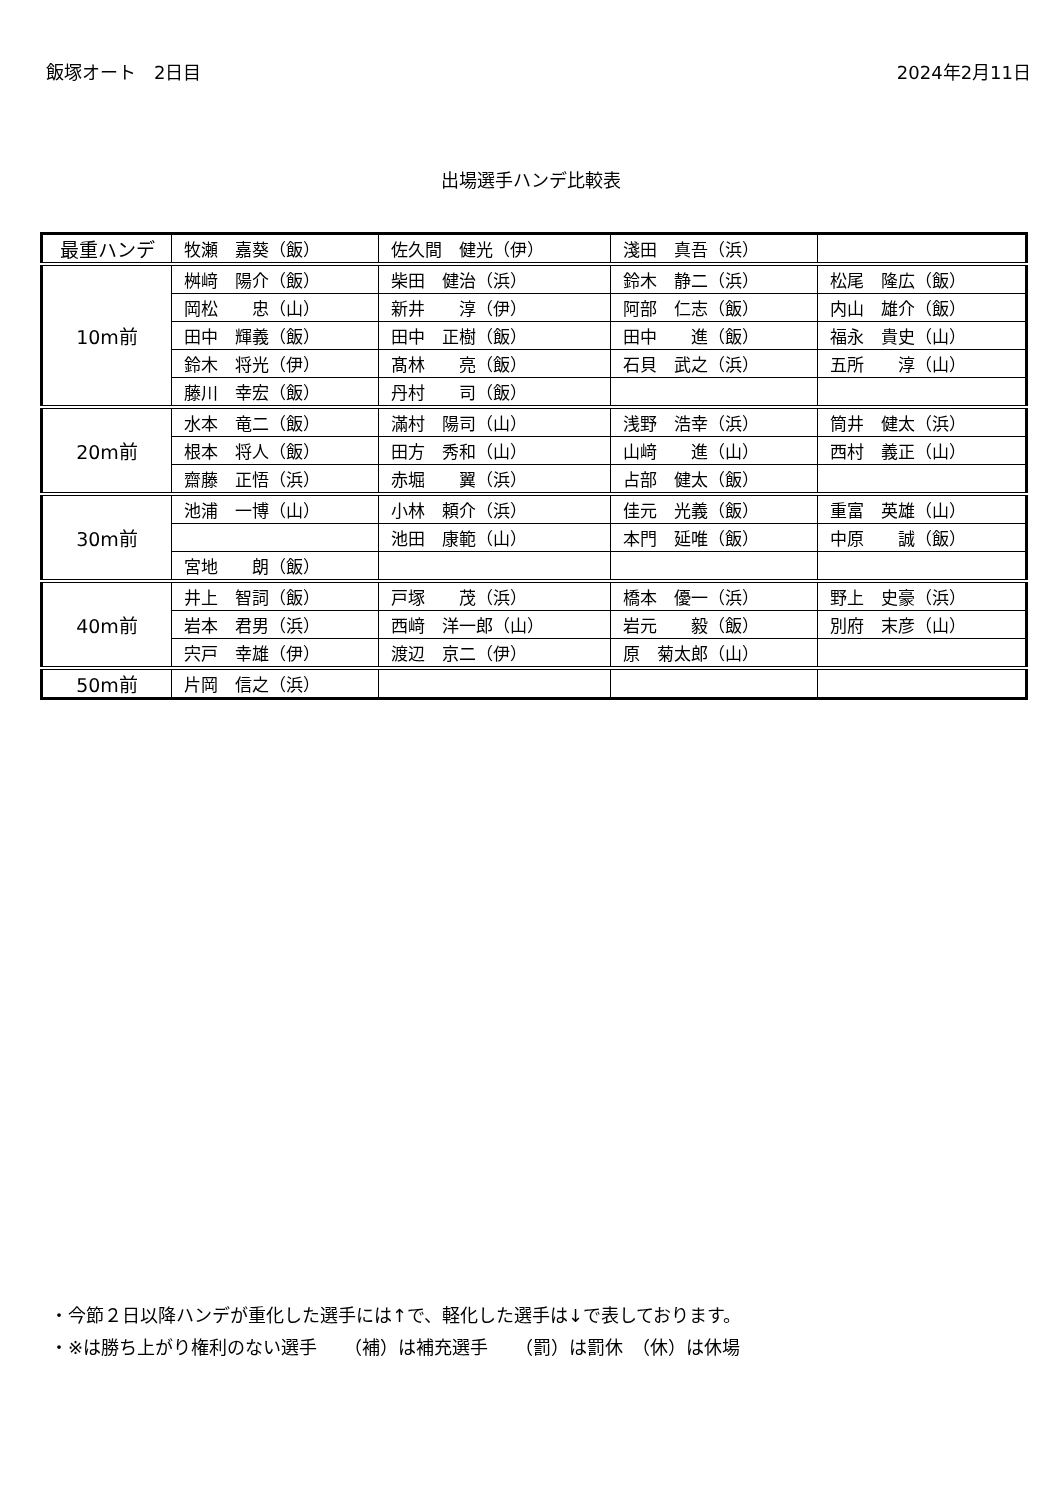飯塚オート　2日目 2024年2月11日
出場選手ハンデ比較表
| 最重ハンデ | 牧瀬 嘉葵（飯） | 佐久間 健光（伊） | 淺田 真吾（浜） | |
| 10m前 | 桝﨑 陽介（飯） | 柴田 健治（浜） | 鈴木 静二（浜） | 松尾 隆広（飯） |
| | 岡松 忠（山） | 新井 淳（伊） | 阿部 仁志（飯） | 内山 雄介（飯） |
| | 田中 輝義（飯） | 田中 正樹（飯） | 田中 進（飯） | 福永 貴史（山） |
| | 鈴木 将光（伊） | 髙林 亮（飯） | 石貝 武之（浜） | 五所 淳（山） |
| | 藤川 幸宏（飯） | 丹村 司（飯） | | |
| 20m前 | 水本 竜二（飯） | 滿村 陽司（山） | 浅野 浩幸（浜） | 筒井 健太（浜） |
| | 根本 将人（飯） | 田方 秀和（山） | 山﨑 進（山） | 西村 義正（山） |
| | 齋藤 正悟（浜） | 赤堀 翼（浜） | 占部 健太（飯） | |
| 30m前 | 池浦 一博（山） | 小林 頼介（浜） | 佳元 光義（飯） | 重富 英雄（山） |
| | | 池田 康範（山） | 本門 延唯（飯） | 中原 誠（飯） |
| | 宮地 朗（飯） | | | |
| 40m前 | 井上 智詞（飯） | 戸塚 茂（浜） | 橋本 優一（浜） | 野上 史豪（浜） |
| | 岩本 君男（浜） | 西﨑 洋一郎（山） | 岩元 毅（飯） | 別府 末彦（山） |
| | 宍戸 幸雄（伊） | 渡辺 京二（伊） | 原 菊太郎（山） | |
| 50m前 | 片岡 信之（浜） | | | |
・今節２日以降ハンデが重化した選手には↑で、軽化した選手は↓で表しております。
・※は勝ち上がり権利のない選手　　（補）は補充選手　　（罰）は罰休　（休）は休場